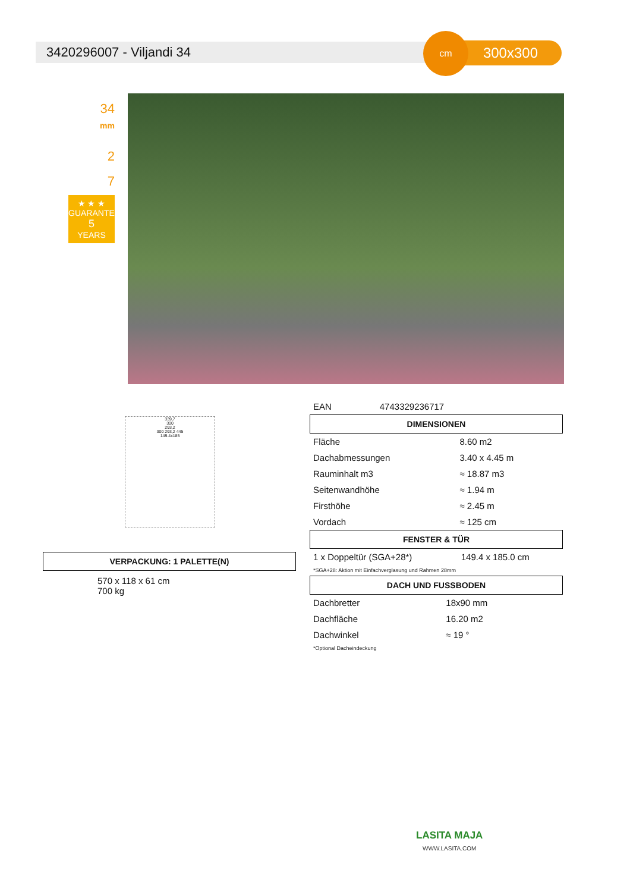3420296007 - Viljandi 34 300x300
cm
34
mm
2
7
★ ★ ★
GUARANTEE
5
YEARS
339,7
300
293,2
300 293,2 445
149.4x185
VERPACKUNG: 1 PALETTE(N)
570 x 118 x 61 cm
700 kg
| EAN | 4743329236717 |
DIMENSIONEN
| Fläche | 8.60 m2 |
| Dachabmessungen | 3.40 x 4.45 m |
| Rauminhalt m3 | ≈ 18.87 m3 |
| Seitenwandhöhe | ≈ 1.94 m |
| Firsthöhe | ≈ 2.45 m |
| Vordach | ≈ 125 cm |
FENSTER & TÜR
| 1 x Doppeltür (SGA+28*) | 149.4 x 185.0 cm |
*SGA+28: Aktion mit Einfachverglasung und Rahmen 28mm
DACH UND FUSSBODEN
| Dachbretter | 18x90 mm |
| Dachfläche | 16.20 m2 |
| Dachwinkel | ≈ 19 ° |
*Optional Dacheindeckung
LASITA MAJA
WWW.LASITA.COM